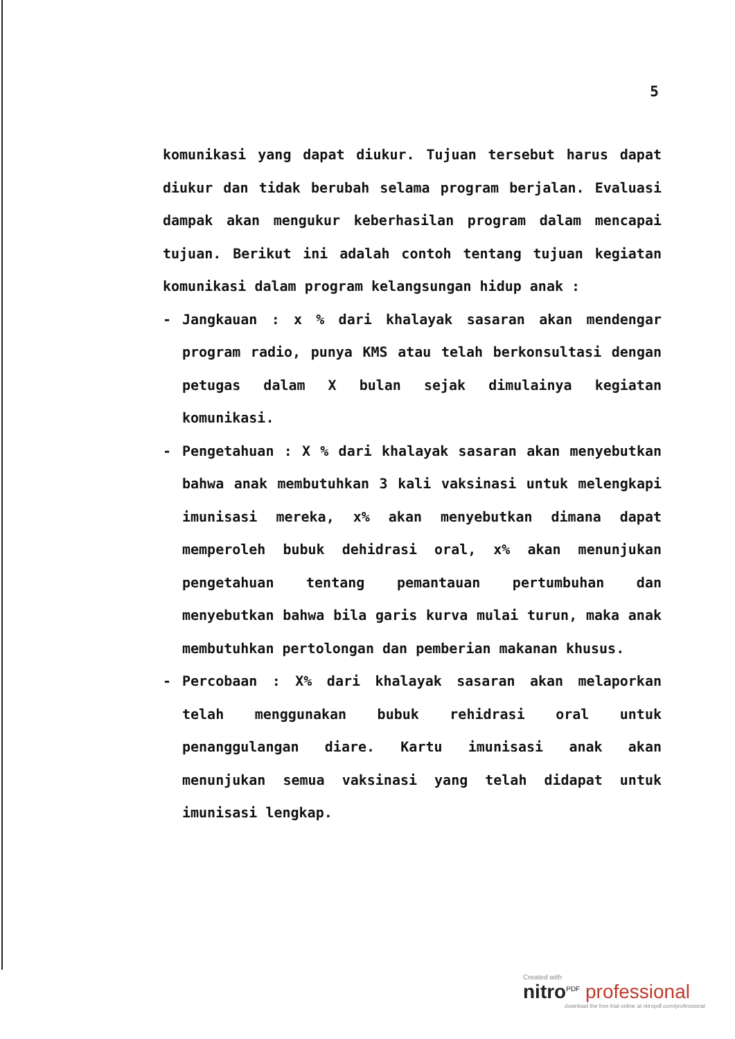5
komunikasi yang dapat diukur. Tujuan tersebut harus dapat diukur dan tidak berubah selama program berjalan. Evaluasi dampak akan mengukur keberhasilan program dalam mencapai tujuan. Berikut ini adalah contoh tentang tujuan kegiatan komunikasi dalam program kelangsungan hidup anak :
- Jangkauan : x % dari khalayak sasaran akan mendengar program radio, punya KMS atau telah berkonsultasi dengan petugas dalam X bulan sejak dimulainya kegiatan komunikasi.
- Pengetahuan : X % dari khalayak sasaran akan menyebutkan bahwa anak membutuhkan 3 kali vaksinasi untuk melengkapi imunisasi mereka, x% akan menyebutkan dimana dapat memperoleh bubuk dehidrasi oral, x% akan menunjukan pengetahuan tentang pemantauan pertumbuhan dan menyebutkan bahwa bila garis kurva mulai turun, maka anak membutuhkan pertolongan dan pemberian makanan khusus.
- Percobaan : X% dari khalayak sasaran akan melaporkan telah menggunakan bubuk rehidrasi oral untuk penanggulangan diare. Kartu imunisasi anak akan menunjukan semua vaksinasi yang telah didapat untuk imunisasi lengkap.
Created with
nitro<sup>PDF</sup> professional
download the free trial online at nitropdf.com/professional